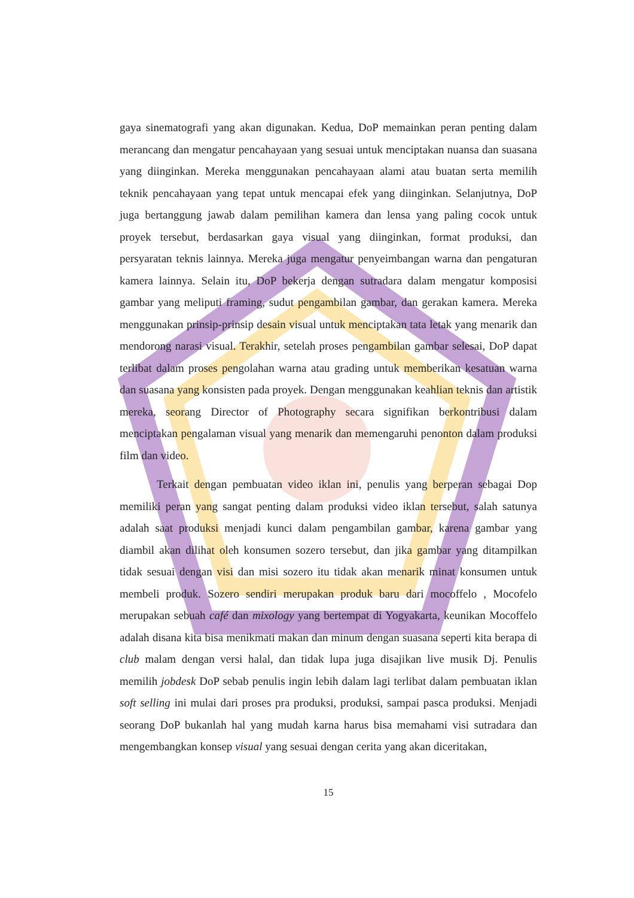gaya sinematografi yang akan digunakan. Kedua, DoP memainkan peran penting dalam merancang dan mengatur pencahayaan yang sesuai untuk menciptakan nuansa dan suasana yang diinginkan. Mereka menggunakan pencahayaan alami atau buatan serta memilih teknik pencahayaan yang tepat untuk mencapai efek yang diinginkan. Selanjutnya, DoP juga bertanggung jawab dalam pemilihan kamera dan lensa yang paling cocok untuk proyek tersebut, berdasarkan gaya visual yang diinginkan, format produksi, dan persyaratan teknis lainnya. Mereka juga mengatur penyeimbangan warna dan pengaturan kamera lainnya. Selain itu, DoP bekerja dengan sutradara dalam mengatur komposisi gambar yang meliputi framing, sudut pengambilan gambar, dan gerakan kamera. Mereka menggunakan prinsip-prinsip desain visual untuk menciptakan tata letak yang menarik dan mendorong narasi visual. Terakhir, setelah proses pengambilan gambar selesai, DoP dapat terlibat dalam proses pengolahan warna atau grading untuk memberikan kesatuan warna dan suasana yang konsisten pada proyek. Dengan menggunakan keahlian teknis dan artistik mereka, seorang Director of Photography secara signifikan berkontribusi dalam menciptakan pengalaman visual yang menarik dan memengaruhi penonton dalam produksi film dan video.
Terkait dengan pembuatan video iklan ini, penulis yang berperan sebagai Dop memiliki peran yang sangat penting dalam produksi video iklan tersebut, salah satunya adalah saat produksi menjadi kunci dalam pengambilan gambar, karena gambar yang diambil akan dilihat oleh konsumen sozero tersebut, dan jika gambar yang ditampilkan tidak sesuai dengan visi dan misi sozero itu tidak akan menarik minat konsumen untuk membeli produk. Sozero sendiri merupakan produk baru dari mocoffelo , Mocofelo merupakan sebuah café dan mixology yang bertempat di Yogyakarta, keunikan Mocoffelo adalah disana kita bisa menikmati makan dan minum dengan suasana seperti kita berapa di club malam dengan versi halal, dan tidak lupa juga disajikan live musik Dj. Penulis memilih jobdesk DoP sebab penulis ingin lebih dalam lagi terlibat dalam pembuatan iklan soft selling ini mulai dari proses pra produksi, produksi, sampai pasca produksi. Menjadi seorang DoP bukanlah hal yang mudah karna harus bisa memahami visi sutradara dan mengembangkan konsep visual yang sesuai dengan cerita yang akan diceritakan,
15